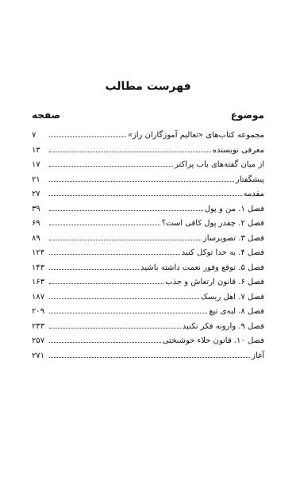فهرست مطالب
موضوع صفحه
مجموعه کتاب‌های «تعالیم آموزگاران راز» ۷
معرفی نویسنده ۱۳
از میان گفته‌های باب پراکتر ۱۷
پیشگفتار ۲۱
مقدمه ۲۷
فصل ۱. من و پول ۳۹
فصل ۲. چقدر پول کافی است؟ ۶۹
فصل ۳. تصویرساز ۸۹
فصل ۴. به خدا توکل کنید ۱۲۳
فصل ۵. توقع وفور نعمت داشته باشید ۱۴۳
فصل ۶. قانون ارتعاش و جذب ۱۶۳
فصل ۷. اهل ریسک ۱۸۷
فصل ۸. لبه‌ی تیغ ۲۰۹
فصل ۹. وارونه فکر نکنید ۲۳۳
فصل ۱۰. قانون خلاء خوشبختی ۲۵۷
آغاز ۲۷۱